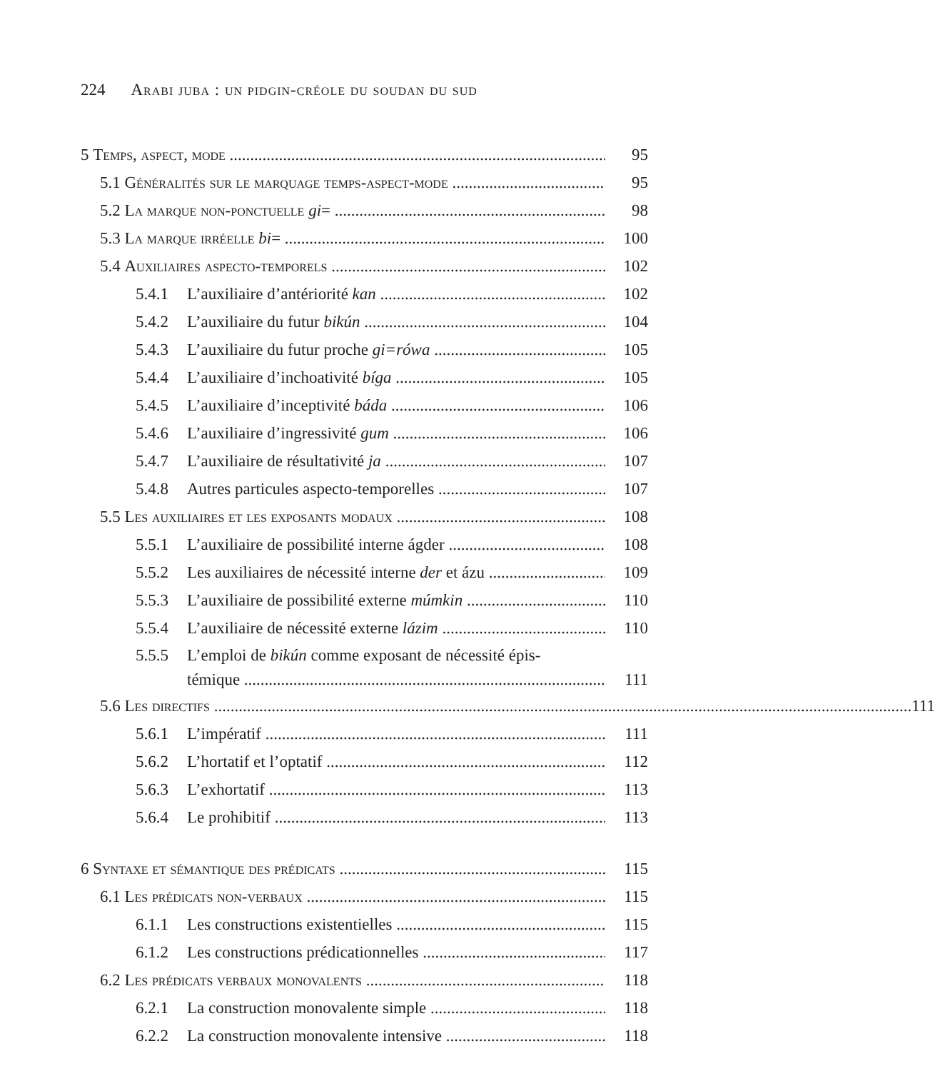224 Arabi juba : un pidgin-créole du soudan du sud
5 Temps, aspect, mode 95
5.1 Généralités sur le marquage temps-aspect-mode 95
5.2 La marque non-ponctuelle gi= 98
5.3 La marque irréelle bi= 100
5.4 Auxiliaires aspecto-temporels 102
5.4.1 L’auxiliaire d’antériorité kan 102
5.4.2 L’auxiliaire du futur bikún 104
5.4.3 L’auxiliaire du futur proche gi=rówa 105
5.4.4 L’auxiliaire d’inchoativité bíga 105
5.4.5 L’auxiliaire d’inceptivité báda 106
5.4.6 L’auxiliaire d’ingressivité gum 106
5.4.7 L’auxiliaire de résultativité ja 107
5.4.8 Autres particules aspecto-temporelles 107
5.5 Les auxiliaires et les exposants modaux 108
5.5.1 L’auxiliaire de possibilité interne ágder 108
5.5.2 Les auxiliaires de nécessité interne der et ázu 109
5.5.3 L’auxiliaire de possibilité externe múmkin 110
5.5.4 L’auxiliaire de nécessité externe lázim 110
5.5.5 L’emploi de bikún comme exposant de nécessité épis-
témique 111
5.6 Les directifs 111
5.6.1 L’impératif 111
5.6.2 L’hortatif et l’optatif 112
5.6.3 L’exhortatif 113
5.6.4 Le prohibitif 113
6 Syntaxe et sémantique des prédicats 115
6.1 Les prédicats non-verbaux 115
6.1.1 Les constructions existentielles 115
6.1.2 Les constructions prédicationnelles 117
6.2 Les prédicats verbaux monovalents 118
6.2.1 La construction monovalente simple 118
6.2.2 La construction monovalente intensive 118